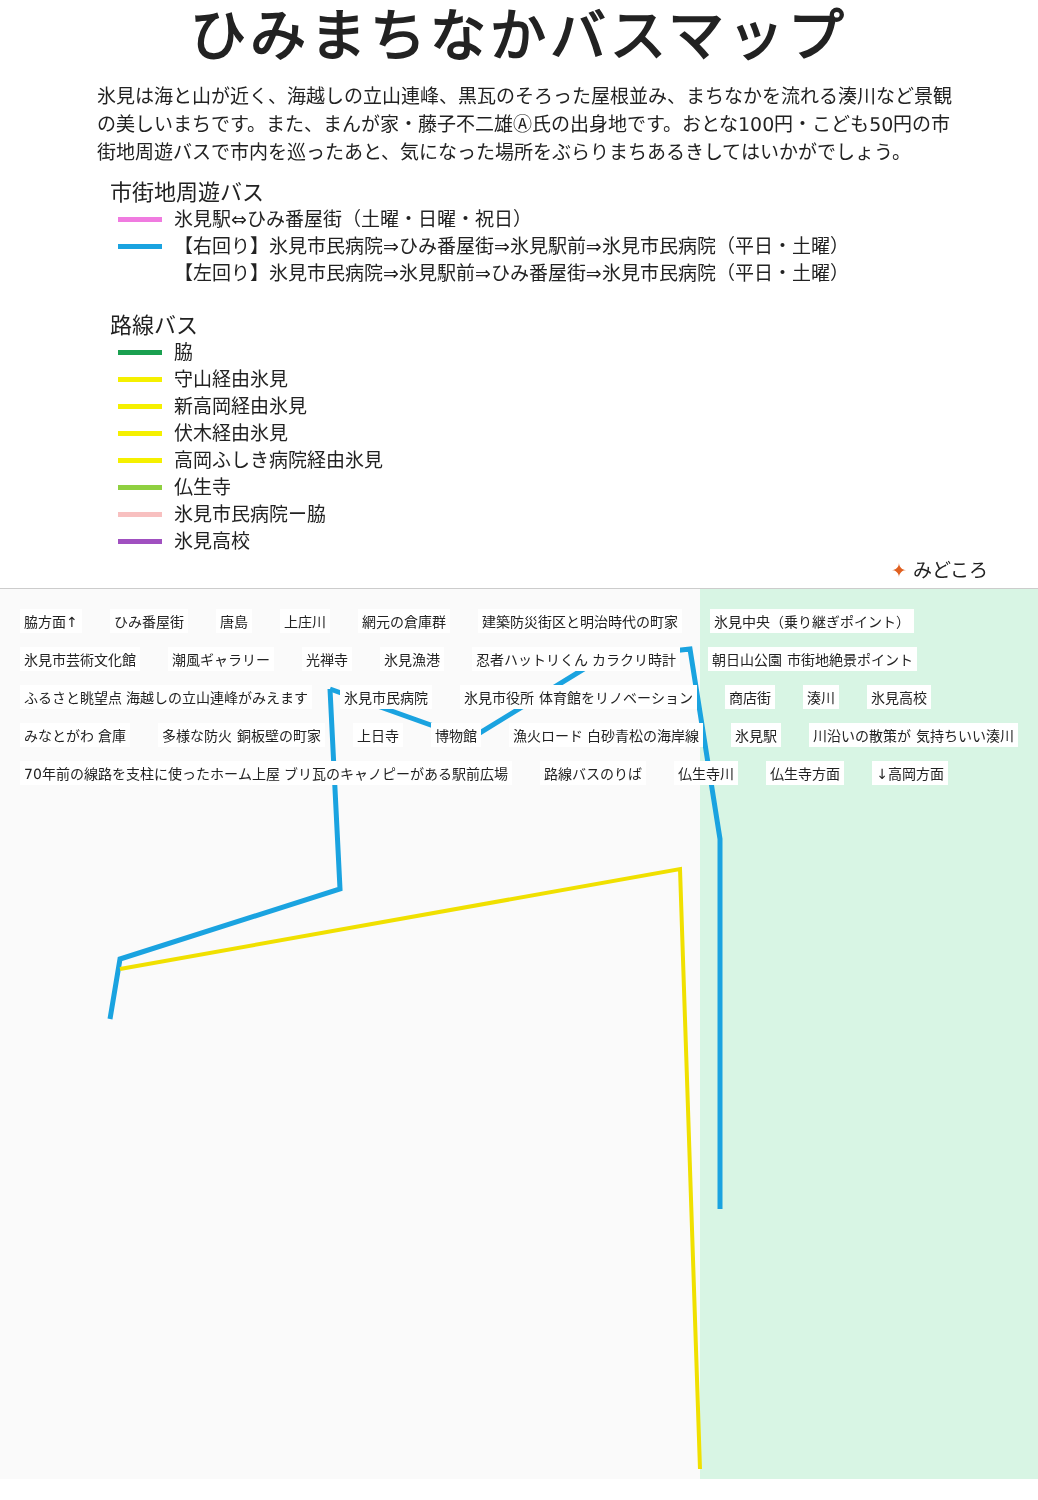ひみまちなかバスマップ
氷見は海と山が近く、海越しの立山連峰、黒瓦のそろった屋根並み、まちなかを流れる湊川など景観の美しいまちです。また、まんが家・藤子不二雄Ⓐ氏の出身地です。おとな100円・こども50円の市街地周遊バスで市内を巡ったあと、気になった場所をぶらりまちあるきしてはいかがでしょう。
市街地周遊バス
氷見駅⇔ひみ番屋街（土曜・日曜・祝日）
【右回り】氷見市民病院⇒ひみ番屋街⇒氷見駅前⇒氷見市民病院（平日・土曜）
【左回り】氷見市民病院⇒氷見駅前⇒ひみ番屋街⇒氷見市民病院（平日・土曜）
路線バス
脇
守山経由氷見
新高岡経由氷見
伏木経由氷見
高岡ふしき病院経由氷見
仏生寺
氷見市民病院ー脇
氷見高校
✦ みどころ
脇方面↑ ひみ番屋街 唐島 上庄川 網元の倉庫群 建築防災街区と明治時代の町家 氷見中央（乗り継ぎポイント） 氷見市芸術文化館 潮風ギャラリー 光禅寺 氷見漁港 忍者ハットリくん カラクリ時計 朝日山公園 市街地絶景ポイント ふるさと眺望点 海越しの立山連峰がみえます 氷見市民病院 氷見市役所 体育館をリノベーション 商店街 湊川 氷見高校 みなとがわ 倉庫 多様な防火 銅板壁の町家 上日寺 博物館 漁火ロード 白砂青松の海岸線 氷見駅 川沿いの散策が 気持ちいい湊川 70年前の線路を支柱に使ったホーム上屋 ブリ瓦のキャノピーがある駅前広場 路線バスのりば 仏生寺川 仏生寺方面 ↓高岡方面